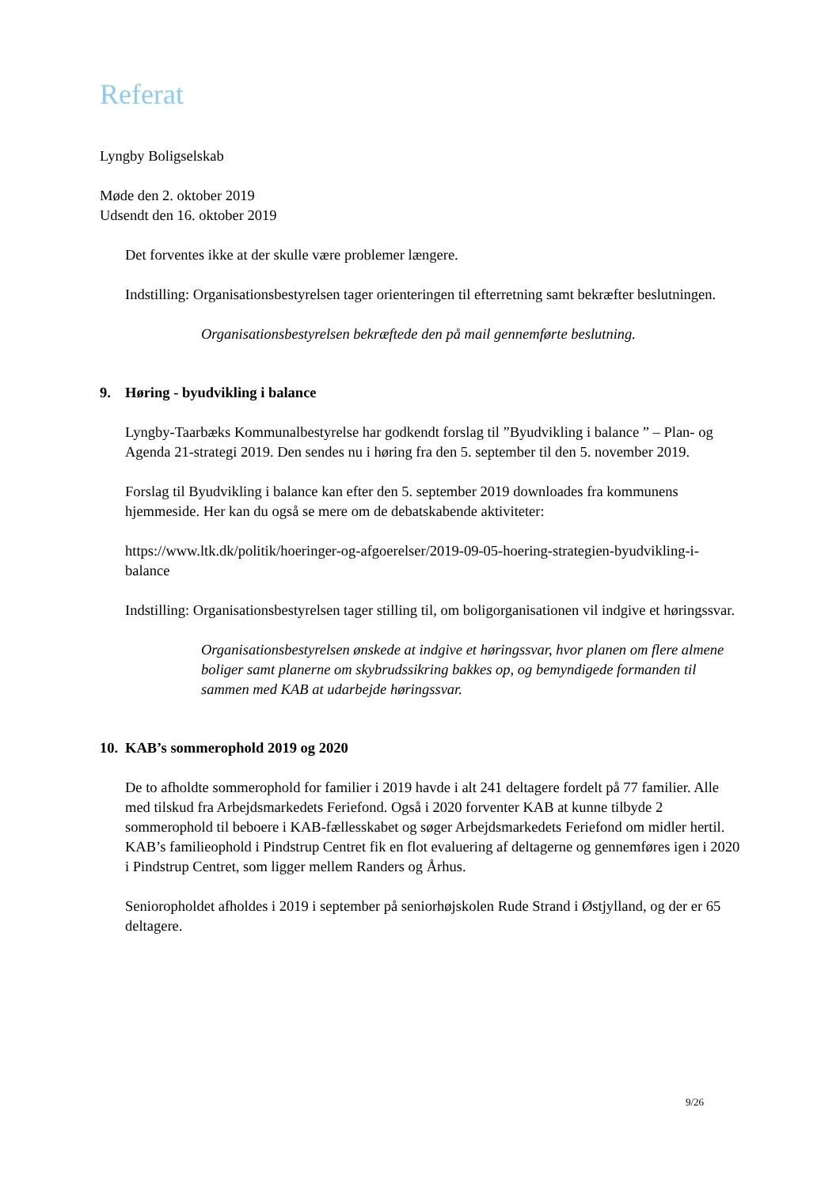Referat
Lyngby Boligselskab
Møde den 2. oktober 2019
Udsendt den 16. oktober 2019
Det forventes ikke at der skulle være problemer længere.
Indstilling: Organisationsbestyrelsen tager orienteringen til efterretning samt bekræfter beslutningen.
Organisationsbestyrelsen bekræftede den på mail gennemførte beslutning.
9. Høring - byudvikling i balance
Lyngby-Taarbæks Kommunalbestyrelse har godkendt forslag til ”Byudvikling i balance ” – Plan- og Agenda 21-strategi 2019. Den sendes nu i høring fra den 5. september til den 5. november 2019.
Forslag til Byudvikling i balance kan efter den 5. september 2019 downloades fra kommunens hjemmeside. Her kan du også se mere om de debatskabende aktiviteter:
https://www.ltk.dk/politik/hoeringer-og-afgoerelser/2019-09-05-hoering-strategien-byudvikling-i-balance
Indstilling: Organisationsbestyrelsen tager stilling til, om boligorganisationen vil indgive et høringssvar.
Organisationsbestyrelsen ønskede at indgive et høringssvar, hvor planen om flere almene boliger samt planerne om skybrudssikring bakkes op, og bemyndigede formanden til sammen med KAB at udarbejde høringssvar.
10. KAB’s sommerophold 2019 og 2020
De to afholdte sommerophold for familier i 2019 havde i alt 241 deltagere fordelt på 77 familier. Alle med tilskud fra Arbejdsmarkedets Feriefond. Også i 2020 forventer KAB at kunne tilbyde 2 sommerophold til beboere i KAB-fællesskabet og søger Arbejdsmarkedets Feriefond om midler hertil.
KAB’s familieophold i Pindstrup Centret fik en flot evaluering af deltagerne og gennemføres igen i 2020 i Pindstrup Centret, som ligger mellem Randers og Århus.
Senioropholdet afholdes i 2019 i september på seniorhøjskolen Rude Strand i Østjylland, og der er 65 deltagere.
9/26